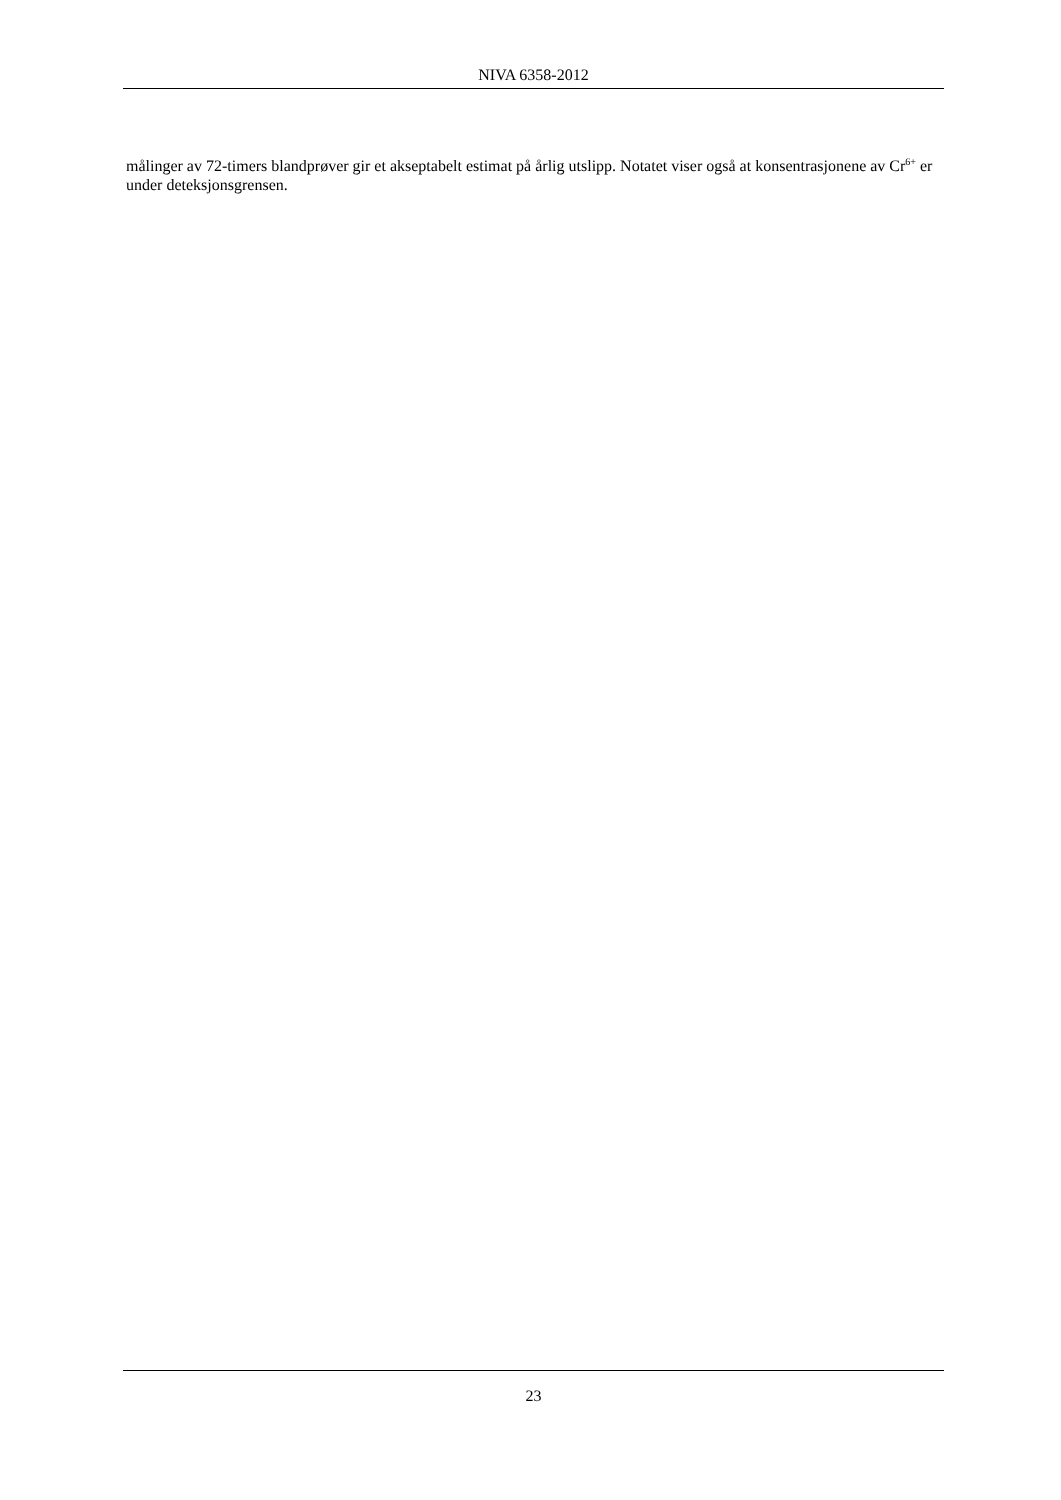NIVA 6358-2012
målinger av 72-timers blandprøver gir et akseptabelt estimat på årlig utslipp. Notatet viser også at konsentrasjonene av Cr<sup>6+</sup> er under deteksjonsgrensen.
23